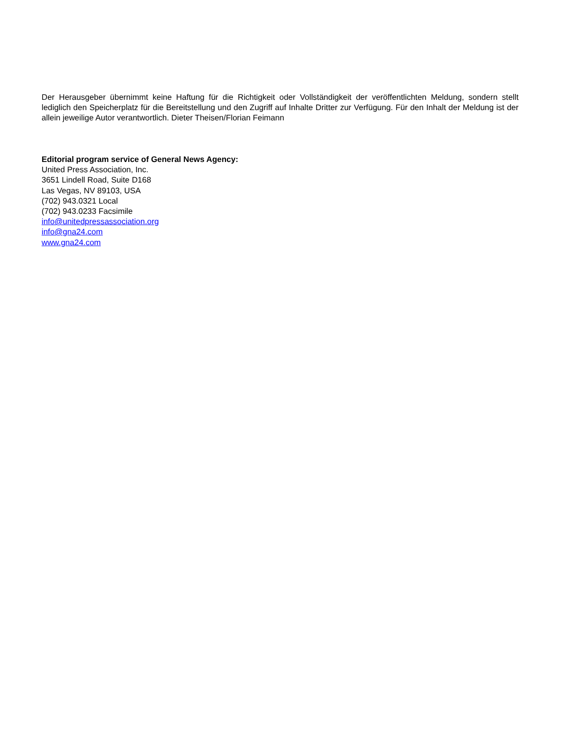Der Herausgeber übernimmt keine Haftung für die Richtigkeit oder Vollständigkeit der veröffentlichten Meldung, sondern stellt lediglich den Speicherplatz für die Bereitstellung und den Zugriff auf Inhalte Dritter zur Verfügung. Für den Inhalt der Meldung ist der allein jeweilige Autor verantwortlich. Dieter Theisen/Florian Feimann
Editorial program service of General News Agency:
United Press Association, Inc.
3651 Lindell Road, Suite D168
Las Vegas, NV 89103, USA
(702) 943.0321 Local
(702) 943.0233 Facsimile
info@unitedpressassociation.org
info@gna24.com
www.gna24.com